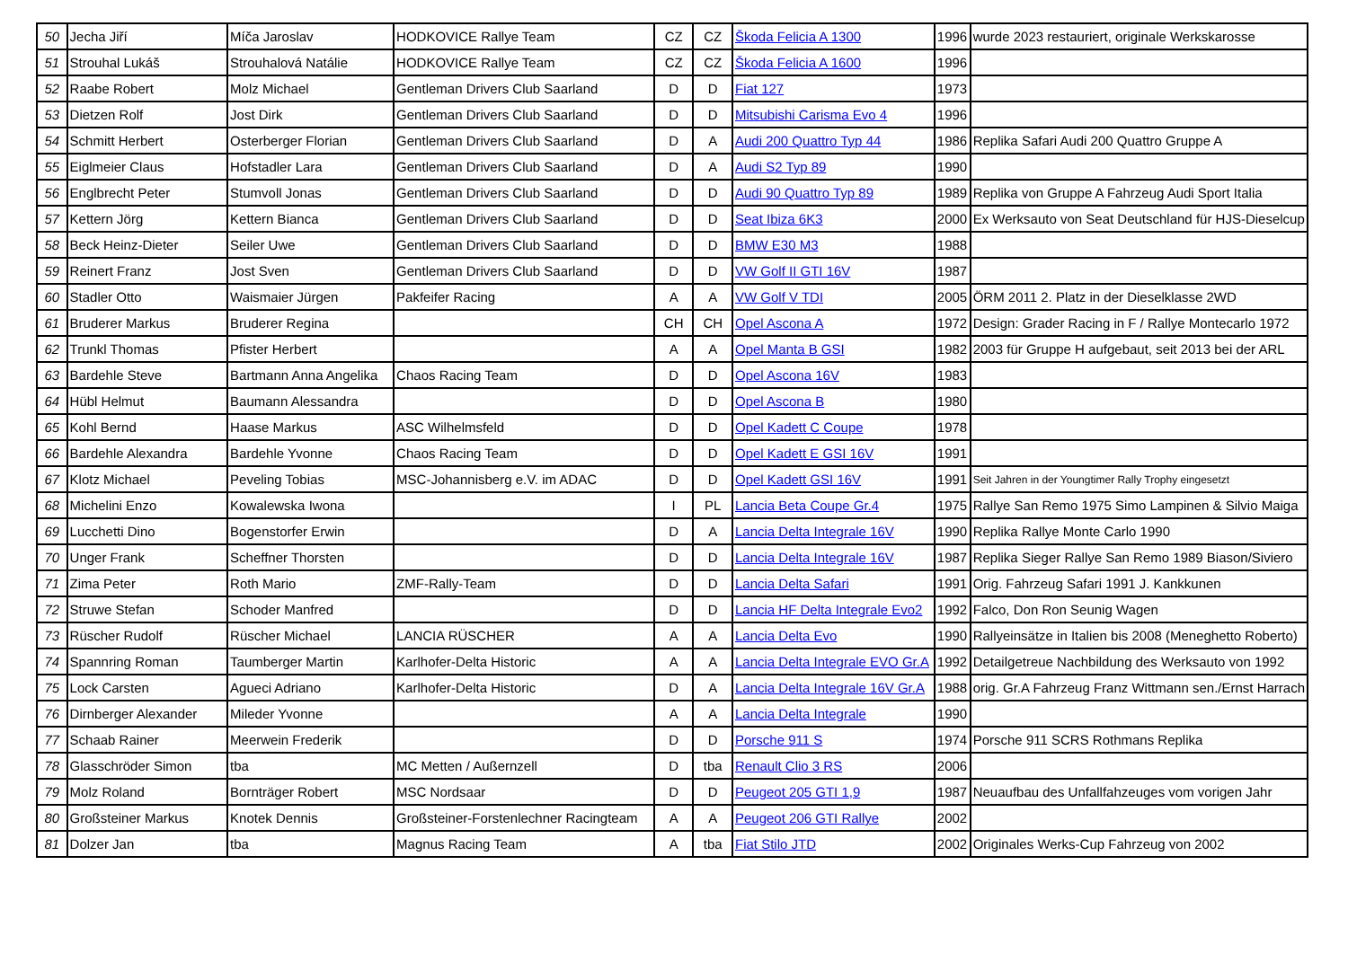| 50 | Jecha Jiří | Míča Jaroslav | HODKOVICE Rallye Team | CZ | CZ | Škoda Felicia A 1300 | 1996 | wurde 2023 restauriert, originale Werkskarosse |
| 51 | Strouhal Lukáš | Strouhalová Natálie | HODKOVICE Rallye Team | CZ | CZ | Škoda Felicia A 1600 | 1996 | |
| 52 | Raabe Robert | Molz Michael | Gentleman Drivers Club Saarland | D | D | Fiat 127 | 1973 | |
| 53 | Dietzen Rolf | Jost Dirk | Gentleman Drivers Club Saarland | D | D | Mitsubishi Carisma Evo 4 | 1996 | |
| 54 | Schmitt Herbert | Osterberger Florian | Gentleman Drivers Club Saarland | D | A | Audi 200 Quattro Typ 44 | 1986 | Replika Safari Audi 200 Quattro Gruppe A |
| 55 | Eiglmeier Claus | Hofstadler Lara | Gentleman Drivers Club Saarland | D | A | Audi S2 Typ 89 | 1990 | |
| 56 | Englbrecht Peter | Stumvoll Jonas | Gentleman Drivers Club Saarland | D | D | Audi 90 Quattro Typ 89 | 1989 | Replika von Gruppe A Fahrzeug Audi Sport Italia |
| 57 | Kettern Jörg | Kettern Bianca | Gentleman Drivers Club Saarland | D | D | Seat Ibiza 6K3 | 2000 | Ex Werksauto von Seat Deutschland für HJS-Dieselcup |
| 58 | Beck Heinz-Dieter | Seiler Uwe | Gentleman Drivers Club Saarland | D | D | BMW E30 M3 | 1988 | |
| 59 | Reinert Franz | Jost Sven | Gentleman Drivers Club Saarland | D | D | VW Golf II GTI 16V | 1987 | |
| 60 | Stadler Otto | Waismaier Jürgen | Pakfeifer Racing | A | A | VW Golf V TDI | 2005 | ÖRM 2011 2. Platz in der Dieselklasse 2WD |
| 61 | Bruderer Markus | Bruderer Regina | | CH | CH | Opel Ascona A | 1972 | Design: Grader Racing in F / Rallye Montecarlo 1972 |
| 62 | Trunkl Thomas | Pfister Herbert | | A | A | Opel Manta B GSI | 1982 | 2003 für Gruppe H aufgebaut, seit 2013 bei der ARL |
| 63 | Bardehle Steve | Bartmann Anna Angelika | Chaos Racing Team | D | D | Opel Ascona 16V | 1983 | |
| 64 | Hübl Helmut | Baumann Alessandra | | D | D | Opel Ascona B | 1980 | |
| 65 | Kohl Bernd | Haase Markus | ASC Wilhelmsfeld | D | D | Opel Kadett C Coupe | 1978 | |
| 66 | Bardehle Alexandra | Bardehle Yvonne | Chaos Racing Team | D | D | Opel Kadett E GSI 16V | 1991 | |
| 67 | Klotz Michael | Peveling Tobias | MSC-Johannisberg e.V. im ADAC | D | D | Opel Kadett GSI 16V | 1991 | Seit Jahren in der Youngtimer Rally Trophy eingesetzt |
| 68 | Michelini Enzo | Kowalewska Iwona | | I | PL | Lancia Beta Coupe Gr.4 | 1975 | Rallye San Remo 1975 Simo Lampinen & Silvio Maiga |
| 69 | Lucchetti Dino | Bogenstorfer Erwin | | D | A | Lancia Delta Integrale 16V | 1990 | Replika Rallye Monte Carlo 1990 |
| 70 | Unger Frank | Scheffner Thorsten | | D | D | Lancia Delta Integrale 16V | 1987 | Replika Sieger Rallye San Remo 1989 Biason/Siviero |
| 71 | Zima Peter | Roth Mario | ZMF-Rally-Team | D | D | Lancia Delta Safari | 1991 | Orig. Fahrzeug Safari 1991 J. Kankkunen |
| 72 | Struwe Stefan | Schoder Manfred | | D | D | Lancia HF Delta Integrale Evo2 | 1992 | Falco, Don Ron Seunig Wagen |
| 73 | Rüscher Rudolf | Rüscher Michael | LANCIA RÜSCHER | A | A | Lancia Delta Evo | 1990 | Rallyeinsätze in Italien bis 2008 (Meneghetto Roberto) |
| 74 | Spannring Roman | Taumberger Martin | Karlhofer-Delta Historic | A | A | Lancia Delta Integrale EVO Gr.A | 1992 | Detailgetreue Nachbildung des Werksauto von 1992 |
| 75 | Lock Carsten | Agueci Adriano | Karlhofer-Delta Historic | D | A | Lancia Delta Integrale 16V Gr.A | 1988 | orig. Gr.A Fahrzeug Franz Wittmann sen./Ernst Harrach |
| 76 | Dirnberger Alexander | Mileder Yvonne | | A | A | Lancia Delta Integrale | 1990 | |
| 77 | Schaab Rainer | Meerwein Frederik | | D | D | Porsche 911 S | 1974 | Porsche 911 SCRS Rothmans Replika |
| 78 | Glasschröder Simon | tba | MC Metten / Außernzell | D | tba | Renault Clio 3 RS | 2006 | |
| 79 | Molz Roland | Bornträger Robert | MSC Nordsaar | D | D | Peugeot 205 GTI 1,9 | 1987 | Neuaufbau des Unfallfahzeuges vom vorigen Jahr |
| 80 | Großsteiner Markus | Knotek Dennis | Großsteiner-Forstenlechner Racingteam | A | A | Peugeot 206 GTI Rallye | 2002 | |
| 81 | Dolzer Jan | tba | Magnus Racing Team | A | tba | Fiat Stilo JTD | 2002 | Originales Werks-Cup Fahrzeug von 2002 |